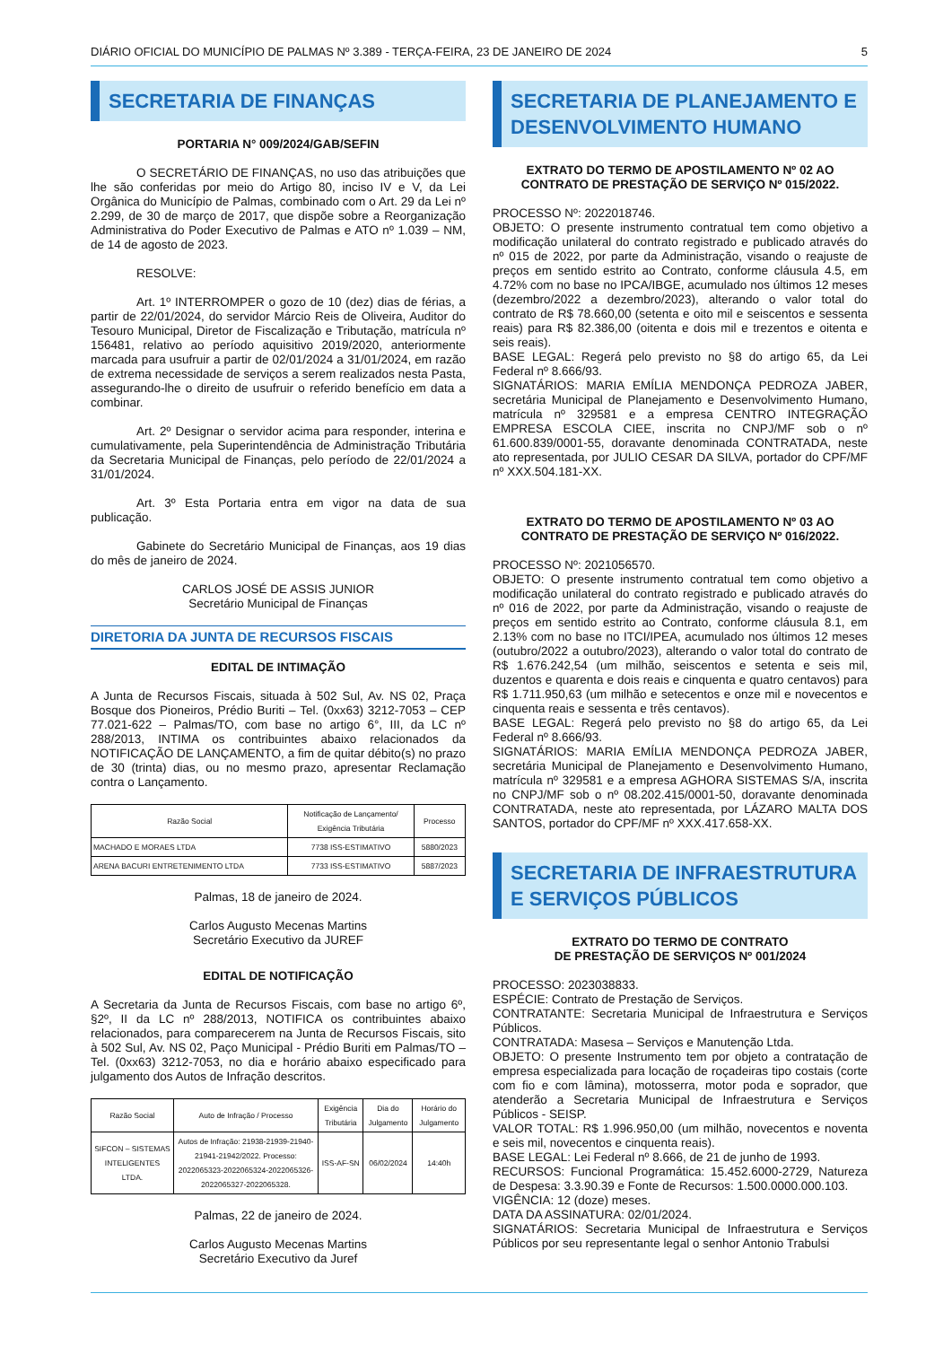DIÁRIO OFICIAL DO MUNICÍPIO DE PALMAS Nº 3.389 - TERÇA-FEIRA, 23 DE JANEIRO DE 2024 5
SECRETARIA DE FINANÇAS
PORTARIA N° 009/2024/GAB/SEFIN
O SECRETÁRIO DE FINANÇAS, no uso das atribuições que lhe são conferidas por meio do Artigo 80, inciso IV e V, da Lei Orgânica do Município de Palmas, combinado com o Art. 29 da Lei nº 2.299, de 30 de março de 2017, que dispõe sobre a Reorganização Administrativa do Poder Executivo de Palmas e ATO nº 1.039 – NM, de 14 de agosto de 2023.
RESOLVE:
Art. 1º INTERROMPER o gozo de 10 (dez) dias de férias, a partir de 22/01/2024, do servidor Márcio Reis de Oliveira, Auditor do Tesouro Municipal, Diretor de Fiscalização e Tributação, matrícula nº 156481, relativo ao período aquisitivo 2019/2020, anteriormente marcada para usufruir a partir de 02/01/2024 a 31/01/2024, em razão de extrema necessidade de serviços a serem realizados nesta Pasta, assegurando-lhe o direito de usufruir o referido benefício em data a combinar.
Art. 2º Designar o servidor acima para responder, interina e cumulativamente, pela Superintendência de Administração Tributária da Secretaria Municipal de Finanças, pelo período de 22/01/2024 a 31/01/2024.
Art. 3º Esta Portaria entra em vigor na data de sua publicação.
Gabinete do Secretário Municipal de Finanças, aos 19 dias do mês de janeiro de 2024.
CARLOS JOSÉ DE ASSIS JUNIOR
Secretário Municipal de Finanças
DIRETORIA DA JUNTA DE RECURSOS FISCAIS
EDITAL DE INTIMAÇÃO
A Junta de Recursos Fiscais, situada à 502 Sul, Av. NS 02, Praça Bosque dos Pioneiros, Prédio Buriti – Tel. (0xx63) 3212-7053 – CEP 77.021-622 – Palmas/TO, com base no artigo 6°, III, da LC nº 288/2013, INTIMA os contribuintes abaixo relacionados da NOTIFICAÇÃO DE LANÇAMENTO, a fim de quitar débito(s) no prazo de 30 (trinta) dias, ou no mesmo prazo, apresentar Reclamação contra o Lançamento.
| Razão Social | Notificação de Lançamento/ Exigência Tributária | Processo |
| --- | --- | --- |
| MACHADO E MORAES LTDA | 7738 ISS-ESTIMATIVO | 5880/2023 |
| ARENA BACURI ENTRETENIMENTO LTDA | 7733 ISS-ESTIMATIVO | 5887/2023 |
Palmas, 18 de janeiro de 2024.
Carlos Augusto Mecenas Martins
Secretário Executivo da JUREF
EDITAL DE NOTIFICAÇÃO
A Secretaria da Junta de Recursos Fiscais, com base no artigo 6º, §2º, II da LC nº 288/2013, NOTIFICA os contribuintes abaixo relacionados, para comparecerem na Junta de Recursos Fiscais, sito à 502 Sul, Av. NS 02, Paço Municipal - Prédio Buriti em Palmas/TO – Tel. (0xx63) 3212-7053, no dia e horário abaixo especificado para julgamento dos Autos de Infração descritos.
| Razão Social | Auto de Infração / Processo | Exigência Tributária | Dia do Julgamento | Horário do Julgamento |
| --- | --- | --- | --- | --- |
| SIFCON – SISTEMAS INTELIGENTES LTDA. | Autos de Infração: 21938-21939-21940-21941-21942/2022. Processo: 2022065323-2022065324-2022065326-2022065327-2022065328. | ISS-AF-SN | 06/02/2024 | 14:40h |
Palmas, 22 de janeiro de 2024.
Carlos Augusto Mecenas Martins
Secretário Executivo da Juref
SECRETARIA DE PLANEJAMENTO E DESENVOLVIMENTO HUMANO
EXTRATO DO TERMO DE APOSTILAMENTO Nº 02 AO CONTRATO DE PRESTAÇÃO DE SERVIÇO Nº 015/2022.
PROCESSO Nº: 2022018746.
OBJETO: O presente instrumento contratual tem como objetivo a modificação unilateral do contrato registrado e publicado através do nº 015 de 2022, por parte da Administração, visando o reajuste de preços em sentido estrito ao Contrato, conforme cláusula 4.5, em 4.72% com no base no IPCA/IBGE, acumulado nos últimos 12 meses (dezembro/2022 a dezembro/2023), alterando o valor total do contrato de R$ 78.660,00 (setenta e oito mil e seiscentos e sessenta reais) para R$ 82.386,00 (oitenta e dois mil e trezentos e oitenta e seis reais).
BASE LEGAL: Regerá pelo previsto no §8 do artigo 65, da Lei Federal nº 8.666/93.
SIGNATÁRIOS: MARIA EMÍLIA MENDONÇA PEDROZA JABER, secretária Municipal de Planejamento e Desenvolvimento Humano, matrícula nº 329581 e a empresa CENTRO INTEGRAÇÃO EMPRESA ESCOLA CIEE, inscrita no CNPJ/MF sob o nº 61.600.839/0001-55, doravante denominada CONTRATADA, neste ato representada, por JULIO CESAR DA SILVA, portador do CPF/MF nº XXX.504.181-XX.
EXTRATO DO TERMO DE APOSTILAMENTO Nº 03 AO CONTRATO DE PRESTAÇÃO DE SERVIÇO Nº 016/2022.
PROCESSO Nº: 2021056570.
OBJETO: O presente instrumento contratual tem como objetivo a modificação unilateral do contrato registrado e publicado através do nº 016 de 2022, por parte da Administração, visando o reajuste de preços em sentido estrito ao Contrato, conforme cláusula 8.1, em 2.13% com no base no ITCI/IPEA, acumulado nos últimos 12 meses (outubro/2022 a outubro/2023), alterando o valor total do contrato de R$ 1.676.242,54 (um milhão, seiscentos e setenta e seis mil, duzentos e quarenta e dois reais e cinquenta e quatro centavos) para R$ 1.711.950,63 (um milhão e setecentos e onze mil e novecentos e cinquenta reais e sessenta e três centavos).
BASE LEGAL: Regerá pelo previsto no §8 do artigo 65, da Lei Federal nº 8.666/93.
SIGNATÁRIOS: MARIA EMÍLIA MENDONÇA PEDROZA JABER, secretária Municipal de Planejamento e Desenvolvimento Humano, matrícula nº 329581 e a empresa AGHORA SISTEMAS S/A, inscrita no CNPJ/MF sob o nº 08.202.415/0001-50, doravante denominada CONTRATADA, neste ato representada, por LÁZARO MALTA DOS SANTOS, portador do CPF/MF nº XXX.417.658-XX.
SECRETARIA DE INFRAESTRUTURA E SERVIÇOS PÚBLICOS
EXTRATO DO TERMO DE CONTRATO
DE PRESTAÇÃO DE SERVIÇOS Nº 001/2024
PROCESSO: 2023038833.
ESPÉCIE: Contrato de Prestação de Serviços.
CONTRATANTE: Secretaria Municipal de Infraestrutura e Serviços Públicos.
CONTRATADA: Masesa – Serviços e Manutenção Ltda.
OBJETO: O presente Instrumento tem por objeto a contratação de empresa especializada para locação de roçadeiras tipo costais (corte com fio e com lâmina), motosserra, motor poda e soprador, que atenderão a Secretaria Municipal de Infraestrutura e Serviços Públicos - SEISP.
VALOR TOTAL: R$ 1.996.950,00 (um milhão, novecentos e noventa e seis mil, novecentos e cinquenta reais).
BASE LEGAL: Lei Federal nº 8.666, de 21 de junho de 1993.
RECURSOS: Funcional Programática: 15.452.6000-2729, Natureza de Despesa: 3.3.90.39 e Fonte de Recursos: 1.500.0000.000.103.
VIGÊNCIA: 12 (doze) meses.
DATA DA ASSINATURA: 02/01/2024.
SIGNATÁRIOS: Secretaria Municipal de Infraestrutura e Serviços Públicos por seu representante legal o senhor Antonio Trabulsi